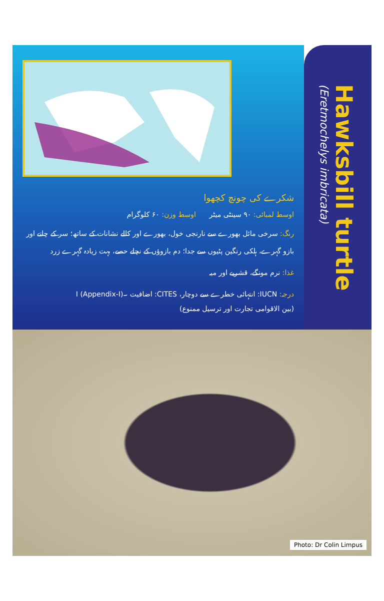شکرے کی چونچ کچھوا
اوسط لمبائی: ۹۰ سینٹی میٹر اوسط وزن: ۶۰ کلوگرام
رنگ: سرخی مائل بھورے سے نارنجی خول، بھورے اور کالے نشانات کے ساتھ؛ سر کے چانے اور بازو گہرے، ہلکی رنگین پٹیوں سے جدا؛ دم بازوؤں کے نچلے حصے، بہت زیادہ گہرے زرد
غذا: نرم مونگے، قشریے اور میہ
درجہ: IUCN: انتہائی خطرے سے دوچار، CITES: اضافیت ۔I (Appendix-I)
(بین الاقوامی تجارت اور ترسیل ممنوع)
Hawksbill turtle
(Eretmochelys imbricata)
Photo: Dr Colin Limpus